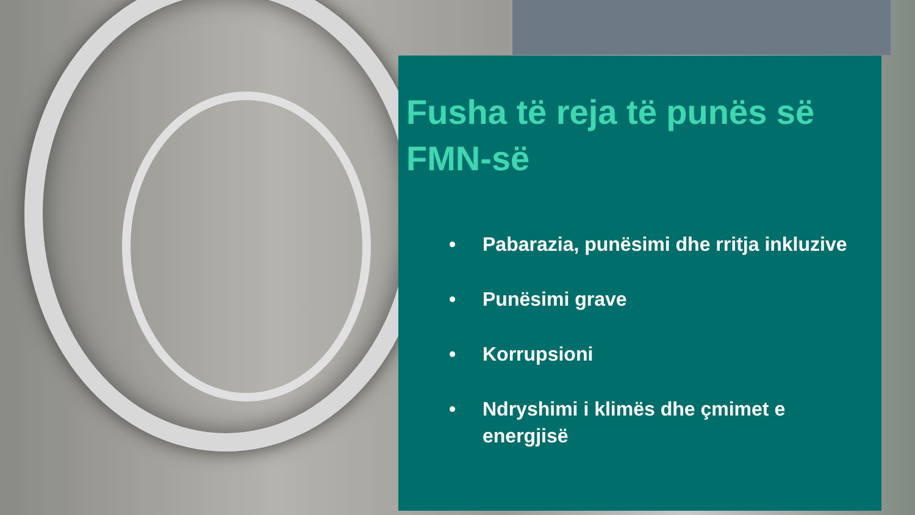Fusha të reja të punës së FMN-së
• Pabarazia, punësimi dhe rritja inkluzive
• Punësimi grave
• Korrupsioni
• Ndryshimi i klimës dhe çmimet e energjisë